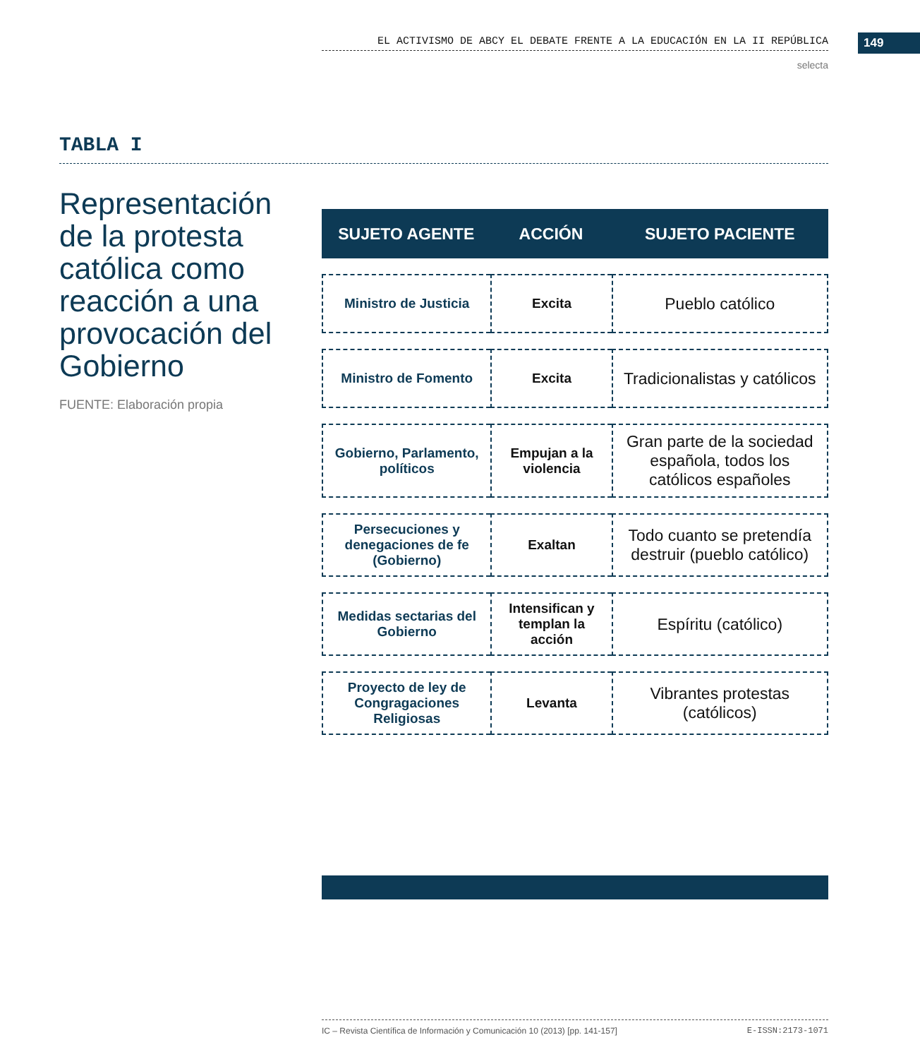EL ACTIVISMO DE ABCY EL DEBATE FRENTE A LA EDUCACIÓN EN LA II REPÚBLICA 149
selecta
TABLA I
Representación de la protesta católica como reacción a una provocación del Gobierno
FUENTE: Elaboración propia
| SUJETO AGENTE | ACCIÓN | SUJETO PACIENTE |
| --- | --- | --- |
| Ministro de Justicia | Excita | Pueblo católico |
| Ministro de Fomento | Excita | Tradicionalistas y católicos |
| Gobierno, Parlamento, políticos | Empujan a la violencia | Gran parte de la sociedad española, todos los católicos españoles |
| Persecuciones y denegaciones de fe (Gobierno) | Exaltan | Todo cuanto se pretendía destruir (pueblo católico) |
| Medidas sectarias del Gobierno | Intensifican y templan la acción | Espíritu (católico) |
| Proyecto de ley de Congragaciones Religiosas | Levanta | Vibrantes protestas (católicos) |
IC – Revista Científica de Información y Comunicación 10 (2013) [pp. 141-157] E-ISSN:2173-1071